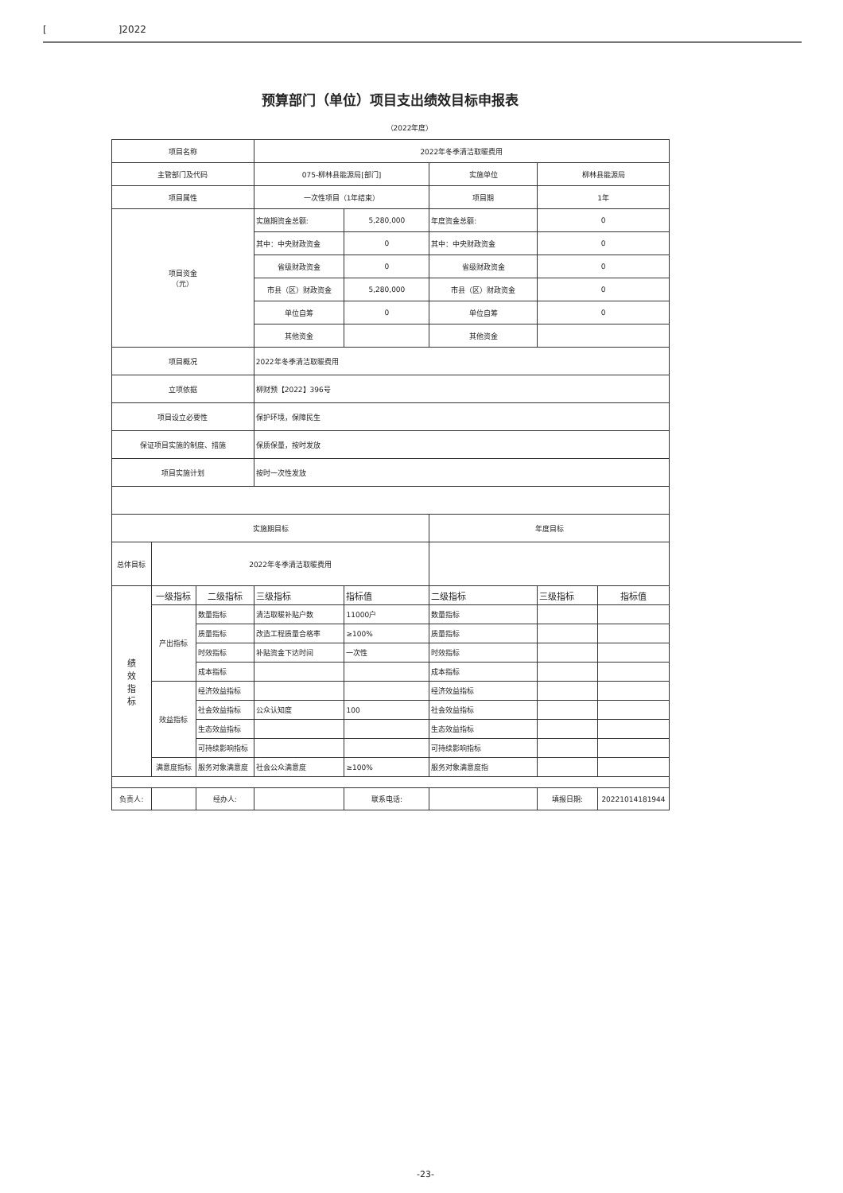[]2022
预算部门（单位）项目支出绩效目标申报表
（2022年度）
| 项目名称 | | | 2022年冬季清洁取暖费用 | | | | |
| 主管部门及代码 | | | 075-柳林县能源局[部门] | | 实施单位 | 柳林县能源局 | |
| 项目属性 | | | 一次性项目（1年结束） | | 项目期 | 1年 | |
| 项目资金 （元） | | | 实施期资金总额: | 5,280,000 | 年度资金总额: | 0 | |
| | | | 其中：中央财政资金 | 0 | 其中：中央财政资金 | 0 | |
| | | | 省级财政资金 | 0 | 省级财政资金 | 0 | |
| | | | 市县（区）财政资金 | 5,280,000 | 市县（区）财政资金 | 0 | |
| | | | 单位自筹 | 0 | 单位自筹 | 0 | |
| | | | 其他资金 | | 其他资金 | | |
| 项目概况 | | | 2022年冬季清洁取暖费用 | | | | |
| 立项依据 | | | 柳财预【2022】396号 | | | | |
| 项目设立必要性 | | | 保护环境，保障民生 | | | | |
| 保证项目实施的制度、措施 | | | 保质保量，按时发放 | | | | |
| 项目实施计划 | | | 按时一次性发放 | | | | |
| 实施期目标 | | | | | 年度目标 | | |
| 总体目标 | 2022年冬季清洁取暖费用 | | | | | | |
| 绩 效 指 标 | 一级指标 | 二级指标 | 三级指标 | 指标值 | 二级指标 | 三级指标 | 指标值 |
| | 产出指标 | 数量指标 | 清洁取暖补贴户数 | 11000户 | 数量指标 | | |
| | | 质量指标 | 改造工程质量合格率 | ≥100% | 质量指标 | | |
| | | 时效指标 | 补贴资金下达时间 | 一次性 | 时效指标 | | |
| | | 成本指标 | | | 成本指标 | | |
| | 效益指标 | 经济效益指标 | | | 经济效益指标 | | |
| | | 社会效益指标 | 公众认知度 | 100 | 社会效益指标 | | |
| | | 生态效益指标 | | | 生态效益指标 | | |
| | | 可持续影响指标 | | | 可持续影响指标 | | |
| | 满意度指标 | 服务对象满意度 | 社会公众满意度 | ≥100% | 服务对象满意度指 | | |
| 负责人: | | 经办人: | | 联系电话: | | 填报日期: | 20221014181944 |
-23-